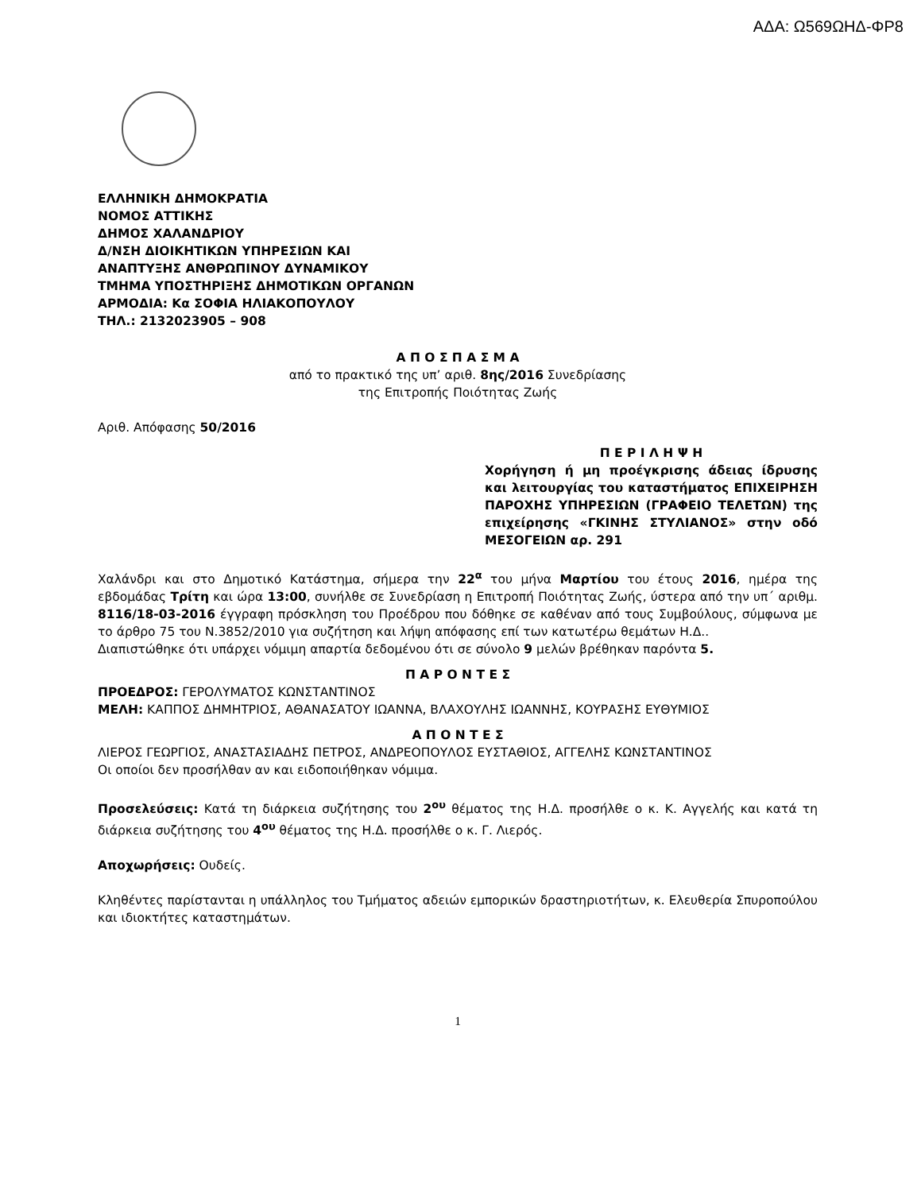ΑΔΑ: Ω569ΩΗΔ-ΦΡ8
ΕΛΛΗΝΙΚΗ ΔΗΜΟΚΡΑΤΙΑ
ΝΟΜΟΣ ΑΤΤΙΚΗΣ
ΔΗΜΟΣ ΧΑΛΑΝΔΡΙΟΥ
Δ/ΝΣΗ ΔΙΟΙΚΗΤΙΚΩΝ ΥΠΗΡΕΣΙΩΝ ΚΑΙ
ΑΝΑΠΤΥΞΗΣ ΑΝΘΡΩΠΙΝΟΥ ΔΥΝΑΜΙΚΟΥ
ΤΜΗΜΑ ΥΠΟΣΤΗΡΙΞΗΣ ΔΗΜΟΤΙΚΩΝ ΟΡΓΑΝΩΝ
ΑΡΜΟΔΙΑ: Κα ΣΟΦΙΑ ΗΛΙΑΚΟΠΟΥΛΟΥ
ΤΗΛ.: 2132023905 – 908
Α Π Ο Σ Π Α Σ Μ Α
από το πρακτικό της υπ’ αριθ. 8ης/2016 Συνεδρίασης
της Επιτροπής Ποιότητας Ζωής
Αριθ. Απόφασης 50/2016
Π Ε Ρ Ι Λ Η Ψ Η
Χορήγηση ή μη προέγκρισης άδειας ίδρυσης και λειτουργίας του καταστήματος ΕΠΙΧΕΙΡΗΣΗ ΠΑΡΟΧΗΣ ΥΠΗΡΕΣΙΩΝ (ΓΡΑΦΕΙΟ ΤΕΛΕΤΩΝ) της επιχείρησης «ΓΚΙΝΗΣ ΣΤΥΛΙΑΝΟΣ» στην οδό ΜΕΣΟΓΕΙΩΝ αρ. 291
Χαλάνδρι και στο Δημοτικό Κατάστημα, σήμερα την 22<sup>α</sup> του μήνα Μαρτίου του έτους 2016, ημέρα της εβδομάδας Τρίτη και ώρα 13:00, συνήλθε σε Συνεδρίαση η Επιτροπή Ποιότητας Ζωής, ύστερα από την υπ΄ αριθμ. 8116/18-03-2016 έγγραφη πρόσκληση του Προέδρου που δόθηκε σε καθέναν από τους Συμβούλους, σύμφωνα με το άρθρο 75 του Ν.3852/2010 για συζήτηση και λήψη απόφασης επί των κατωτέρω θεμάτων Η.Δ..
Διαπιστώθηκε ότι υπάρχει νόμιμη απαρτία δεδομένου ότι σε σύνολο 9 μελών βρέθηκαν παρόντα 5.
Π Α Ρ Ο Ν Τ Ε Σ
ΠΡΟΕΔΡΟΣ: ΓΕΡΟΛΥΜΑΤΟΣ ΚΩΝΣΤΑΝΤΙΝΟΣ
ΜΕΛΗ: ΚΑΠΠΟΣ ΔΗΜΗΤΡΙΟΣ, ΑΘΑΝΑΣΑΤΟΥ ΙΩΑΝΝΑ, ΒΛΑΧΟΥΛΗΣ ΙΩΑΝΝΗΣ, ΚΟΥΡΑΣΗΣ ΕΥΘΥΜΙΟΣ
Α Π Ο Ν Τ Ε Σ
ΛΙΕΡΟΣ ΓΕΩΡΓΙΟΣ, ΑΝΑΣΤΑΣΙΑΔΗΣ ΠΕΤΡΟΣ, ΑΝΔΡΕΟΠΟΥΛΟΣ ΕΥΣΤΑΘΙΟΣ, ΑΓΓΕΛΗΣ ΚΩΝΣΤΑΝΤΙΝΟΣ
Οι οποίοι δεν προσήλθαν αν και ειδοποιήθηκαν νόμιμα.
Προσελεύσεις: Κατά τη διάρκεια συζήτησης του 2<sup>ου</sup> θέματος της Η.Δ. προσήλθε ο κ. Κ. Αγγελής και κατά τη διάρκεια συζήτησης του 4<sup>ου</sup> θέματος της Η.Δ. προσήλθε ο κ. Γ. Λιερός.
Αποχωρήσεις: Ουδείς.
Κληθέντες παρίστανται η υπάλληλος του Τμήματος αδειών εμπορικών δραστηριοτήτων, κ. Ελευθερία Σπυροπούλου και ιδιοκτήτες καταστημάτων.
1